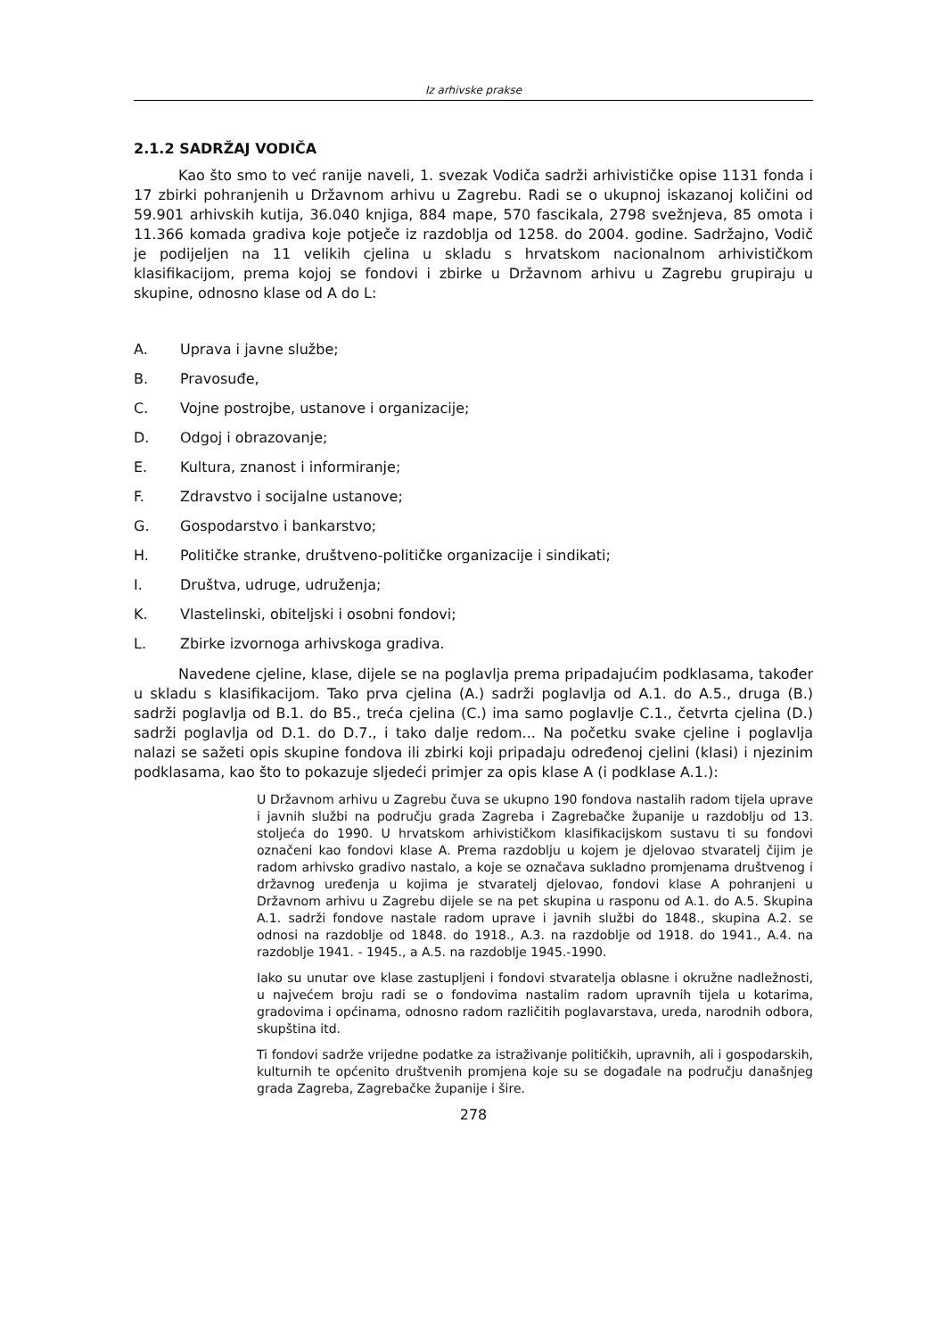Iz arhivske prakse
2.1.2 SADRŽAJ VODIČA
Kao što smo to već ranije naveli, 1. svezak Vodiča sadrži arhivističke opise 1131 fonda i 17 zbirki pohranjenih u Državnom arhivu u Zagrebu. Radi se o ukupnoj iskazanoj količini od 59.901 arhivskih kutija, 36.040 knjiga, 884 mape, 570 fascikala, 2798 svežnjeva, 85 omota i 11.366 komada gradiva koje potječe iz razdoblja od 1258. do 2004. godine. Sadržajno, Vodič je podijeljen na 11 velikih cjelina u skladu s hrvatskom nacionalnom arhivističkom klasifikacijom, prema kojoj se fondovi i zbirke u Državnom arhivu u Zagrebu grupiraju u skupine, odnosno klase od A do L:
A. Uprava i javne službe;
B. Pravosuđe,
C. Vojne postrojbe, ustanove i organizacije;
D. Odgoj i obrazovanje;
E. Kultura, znanost i informiranje;
F. Zdravstvo i socijalne ustanove;
G. Gospodarstvo i bankarstvo;
H. Političke stranke, društveno-političke organizacije i sindikati;
I. Društva, udruge, udruženja;
K. Vlastelinski, obiteljski i osobni fondovi;
L. Zbirke izvornoga arhivskoga gradiva.
Navedene cjeline, klase, dijele se na poglavlja prema pripadajućim podklasama, također u skladu s klasifikacijom. Tako prva cjelina (A.) sadrži poglavlja od A.1. do A.5., druga (B.) sadrži poglavlja od B.1. do B5., treća cjelina (C.) ima samo poglavlje C.1., četvrta cjelina (D.) sadrži poglavlja od D.1. do D.7., i tako dalje redom... Na početku svake cjeline i poglavlja nalazi se sažeti opis skupine fondova ili zbirki koji pripadaju određenoj cjelini (klasi) i njezinim podklasama, kao što to pokazuje sljedeći primjer za opis klase A (i podklase A.1.):
U Državnom arhivu u Zagrebu čuva se ukupno 190 fondova nastalih radom tijela uprave i javnih službi na području grada Zagreba i Zagrebačke županije u razdoblju od 13. stoljeća do 1990. U hrvatskom arhivističkom klasifikacijskom sustavu ti su fondovi označeni kao fondovi klase A. Prema razdoblju u kojem je djelovao stvaratelj čijim je radom arhivsko gradivo nastalo, a koje se označava sukladno promjenama društvenog i državnog uređenja u kojima je stvaratelj djelovao, fondovi klase A pohranjeni u Državnom arhivu u Zagrebu dijele se na pet skupina u rasponu od A.1. do A.5. Skupina A.1. sadrži fondove nastale radom uprave i javnih službi do 1848., skupina A.2. se odnosi na razdoblje od 1848. do 1918., A.3. na razdoblje od 1918. do 1941., A.4. na razdoblje 1941. - 1945., a A.5. na razdoblje 1945.-1990.
Iako su unutar ove klase zastupljeni i fondovi stvaratelja oblasne i okružne nadležnosti, u najvećem broju radi se o fondovima nastalim radom upravnih tijela u kotarima, gradovima i općinama, odnosno radom različitih poglavarstava, ureda, narodnih odbora, skupština itd.
Ti fondovi sadrže vrijedne podatke za istraživanje političkih, upravnih, ali i gospodarskih, kulturnih te općenito društvenih promjena koje su se događale na području današnjeg grada Zagreba, Zagrebačke županije i šire.
278